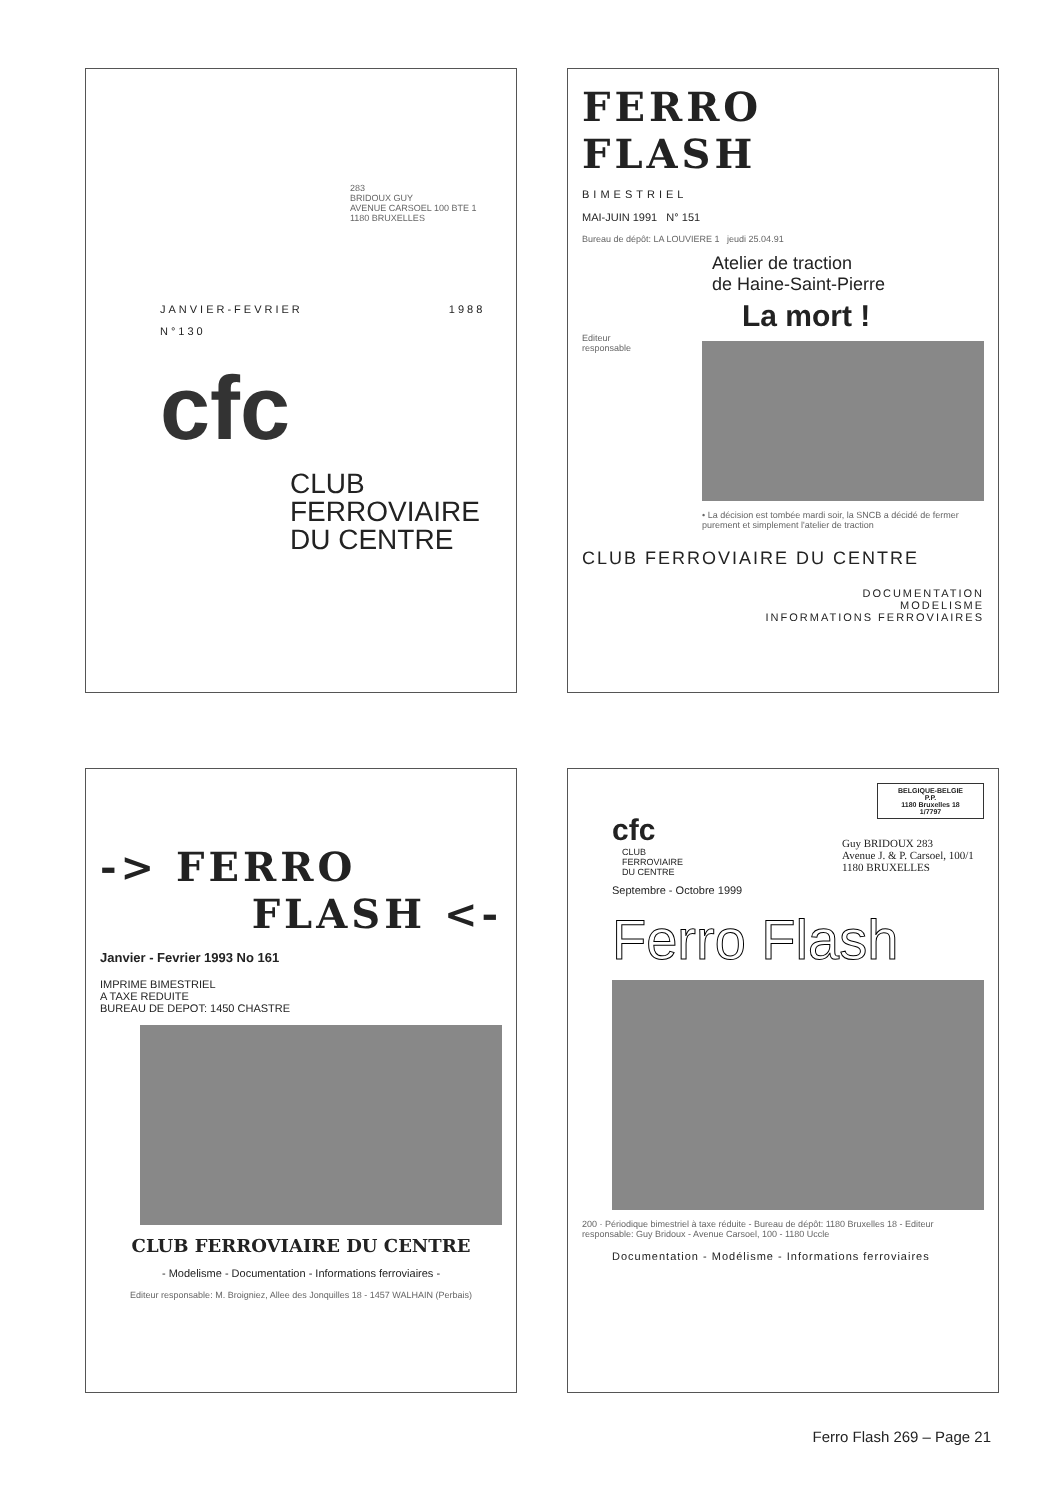283
BRIDOUX GUY
AVENUE CARSOEL 100 BTE 1
1180 BRUXELLES
JANVIER-FEVRIER 1988
N°130
cfc
CLUB
FERROVIAIRE
DU CENTRE
FERRO
FLASH
BIMESTRIEL
MAI-JUIN 1991 N° 151
Bureau de dépôt: LA LOUVIERE 1 jeudi 25.04.91
Atelier de traction
de Haine-Saint-Pierre
La mort !
Editeur responsable
• La décision est tombée mardi soir, la SNCB a décidé de fermer purement et simplement l'atelier de traction
CLUB FERROVIAIRE DU CENTRE
DOCUMENTATION
MODELISME
INFORMATIONS FERROVIAIRES
-> FERRO
FLASH <-
Janvier - Fevrier 1993 No 161
IMPRIME BIMESTRIEL
A TAXE REDUITE
BUREAU DE DEPOT: 1450 CHASTRE
CLUB FERROVIAIRE DU CENTRE
- Modelisme - Documentation - Informations ferroviaires -
Editeur responsable: M. Broigniez, Allee des Jonquilles 18 - 1457 WALHAIN (Perbais)
BELGIQUE-BELGIE
P.P.
1180 Bruxelles 18
1/7797
cfc
CLUB
FERROVIAIRE
DU CENTRE
Guy BRIDOUX 283
Avenue J. & P. Carsoel, 100/1
1180 BRUXELLES
Septembre - Octobre 1999
Ferro Flash
200 · Périodique bimestriel à taxe réduite - Bureau de dépôt: 1180 Bruxelles 18 - Editeur responsable: Guy Bridoux - Avenue Carsoel, 100 - 1180 Uccle
Documentation - Modélisme - Informations ferroviaires
Ferro Flash 269 – Page 21